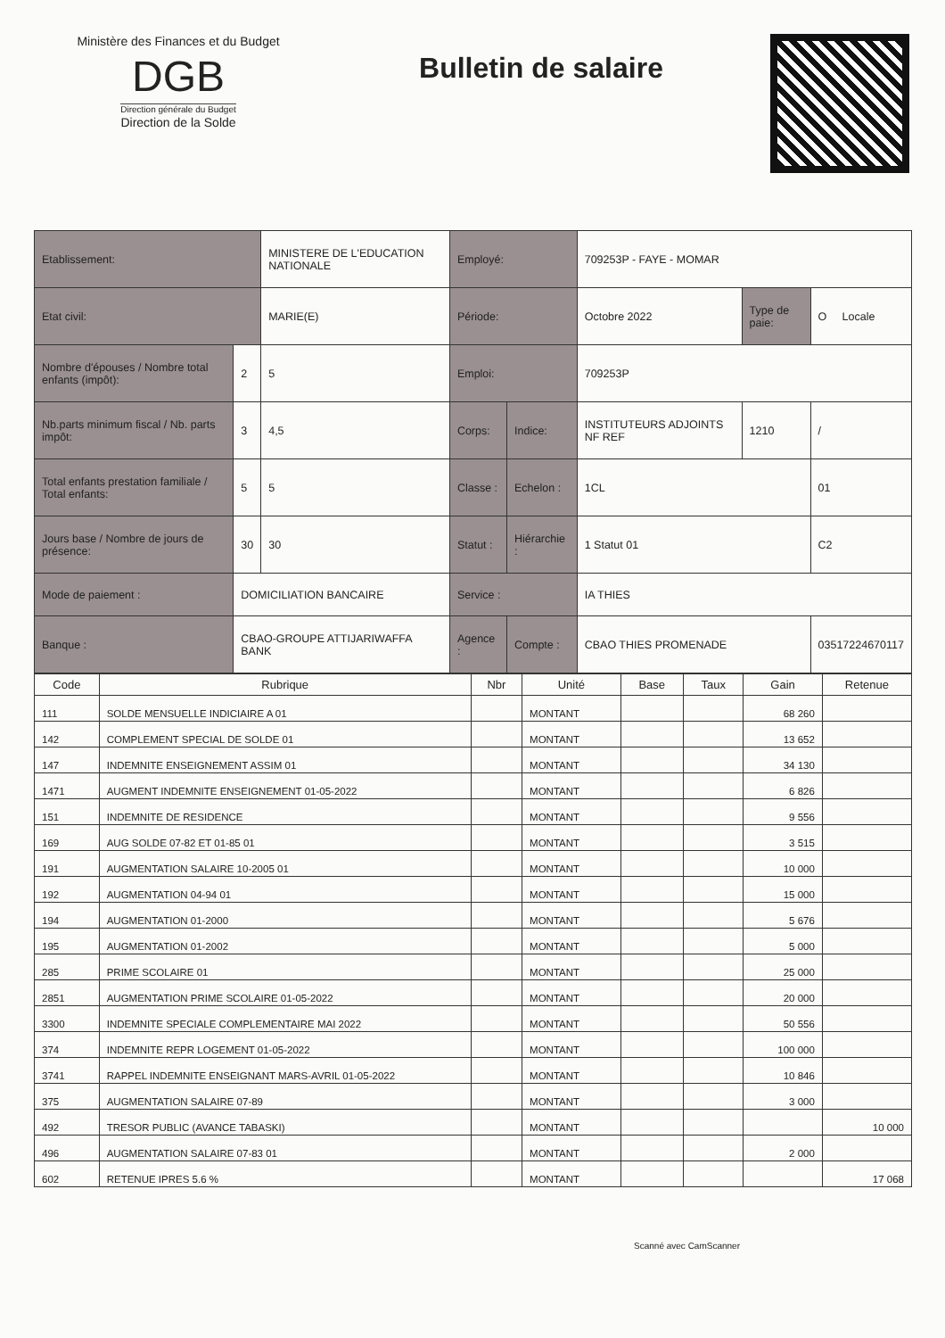Ministère des Finances et du Budget
DGB
Direction générale du Budget
Direction de la Solde
Bulletin de salaire
| Etablissement: | | MINISTERE DE L'EDUCATION NATIONALE | Employé: | | 709253P - FAYE - MOMAR | | |
| Etat civil: | | MARIE(E) | Période: | | Octobre 2022 | Type de paie: | O Locale |
| Nombre d'épouses / Nombre total enfants (impôt): | 2 | 5 | Emploi: | | 709253P | | |
| Nb.parts minimum fiscal / Nb. parts impôt: | 3 | 4,5 | Corps: | Indice: | INSTITUTEURS ADJOINTS NF REF | 1210 | / |
| Total enfants prestation familiale / Total enfants: | 5 | 5 | Classe : | Echelon : | 1CL | | 01 |
| Jours base / Nombre de jours de présence: | 30 | 30 | Statut : | Hiérarchie : | 1 Statut 01 | | C2 |
| Mode de paiement : | DOMICILIATION BANCAIRE | | Service : | | IA THIES | | |
| Banque : | CBAO-GROUPE ATTIJARIWAFFA BANK | | Agence : | Compte : | CBAO THIES PROMENADE | | 03517224670117 |
| Code | Rubrique | Nbr | Unité | Base | Taux | Gain | Retenue |
| --- | --- | --- | --- | --- | --- | --- | --- |
| 111 | SOLDE MENSUELLE INDICIAIRE A 01 | | MONTANT | | | 68 260 | |
| 142 | COMPLEMENT SPECIAL DE SOLDE 01 | | MONTANT | | | 13 652 | |
| 147 | INDEMNITE ENSEIGNEMENT ASSIM 01 | | MONTANT | | | 34 130 | |
| 1471 | AUGMENT INDEMNITE ENSEIGNEMENT 01-05-2022 | | MONTANT | | | 6 826 | |
| 151 | INDEMNITE DE RESIDENCE | | MONTANT | | | 9 556 | |
| 169 | AUG SOLDE 07-82 ET 01-85 01 | | MONTANT | | | 3 515 | |
| 191 | AUGMENTATION SALAIRE 10-2005 01 | | MONTANT | | | 10 000 | |
| 192 | AUGMENTATION 04-94 01 | | MONTANT | | | 15 000 | |
| 194 | AUGMENTATION 01-2000 | | MONTANT | | | 5 676 | |
| 195 | AUGMENTATION 01-2002 | | MONTANT | | | 5 000 | |
| 285 | PRIME SCOLAIRE 01 | | MONTANT | | | 25 000 | |
| 2851 | AUGMENTATION PRIME SCOLAIRE 01-05-2022 | | MONTANT | | | 20 000 | |
| 3300 | INDEMNITE SPECIALE COMPLEMENTAIRE MAI 2022 | | MONTANT | | | 50 556 | |
| 374 | INDEMNITE REPR LOGEMENT 01-05-2022 | | MONTANT | | | 100 000 | |
| 3741 | RAPPEL INDEMNITE ENSEIGNANT MARS-AVRIL 01-05-2022 | | MONTANT | | | 10 846 | |
| 375 | AUGMENTATION SALAIRE 07-89 | | MONTANT | | | 3 000 | |
| 492 | TRESOR PUBLIC (AVANCE TABASKI) | | MONTANT | | | | 10 000 |
| 496 | AUGMENTATION SALAIRE 07-83 01 | | MONTANT | | | 2 000 | |
| 602 | RETENUE IPRES 5.6 % | | MONTANT | | | | 17 068 |
Scanné avec CamScanner